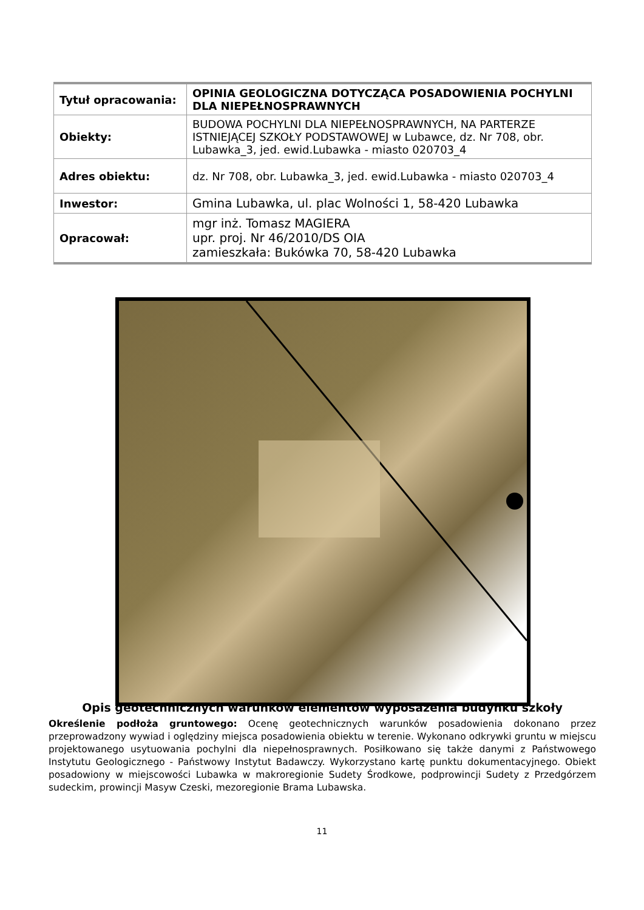| Tytuł opracowania: | OPINIA GEOLOGICZNA DOTYCZĄCA POSADOWIENIA POCHYLNI DLA NIEPEŁNOSPRAWNYCH |
| Obiekty: | BUDOWA POCHYLNI DLA NIEPEŁNOSPRAWNYCH, NA PARTERZE ISTNIEJĄCEJ SZKOŁY PODSTAWOWEJ w Lubawce, dz. Nr 708, obr. Lubawka_3, jed. ewid.Lubawka - miasto 020703_4 |
| Adres obiektu: | dz. Nr 708, obr. Lubawka_3, jed. ewid.Lubawka - miasto 020703_4 |
| Inwestor: | Gmina Lubawka, ul. plac Wolności 1, 58-420 Lubawka |
| Opracował: | mgr inż. Tomasz MAGIERA upr. proj. Nr 46/2010/DS OIA zamieszkała: Bukówka 70, 58-420 Lubawka |
Opis geotechnicznych warunków elementów wyposażenia budynku szkoły
Określenie podłoża gruntowego: Ocenę geotechnicznych warunków posadowienia dokonano przez przeprowadzony wywiad i oględziny miejsca posadowienia obiektu w terenie. Wykonano odkrywki gruntu w miejscu projektowanego usytuowania pochylni dla niepełnosprawnych. Posiłkowano się także danymi z Państwowego Instytutu Geologicznego - Państwowy Instytut Badawczy. Wykorzystano kartę punktu dokumentacyjnego. Obiekt posadowiony w miejscowości Lubawka w makroregionie Sudety Środkowe, podprowincji Sudety z Przedgórzem sudeckim, prowincji Masyw Czeski, mezoregionie Brama Lubawska.
11